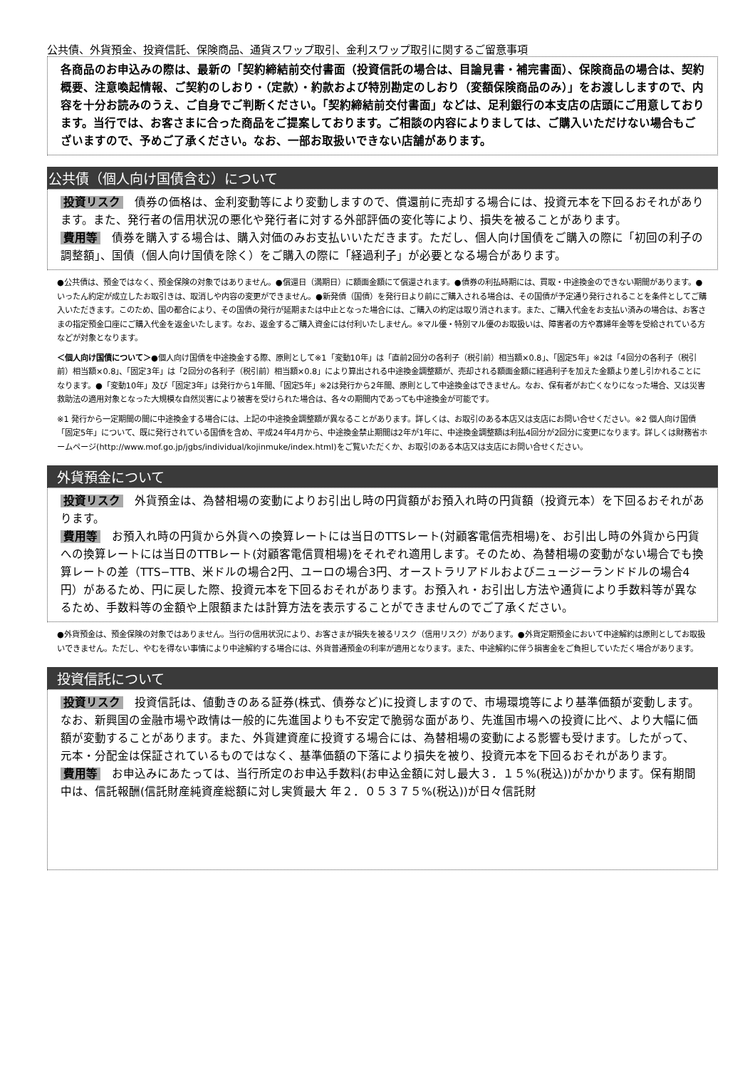公共債、外貨預金、投資信託、保険商品、通貨スワップ取引、金利スワップ取引に関するご留意事項
各商品のお申込みの際は、最新の「契約締結前交付書面（投資信託の場合は、目論見書・補完書面）、保険商品の場合は、契約概要、注意喚起情報、ご契約のしおり・（定款）・約款および特別勘定のしおり（変額保険商品のみ）」をお渡ししますので、内容を十分お読みのうえ、ご自身でご判断ください。「契約締結前交付書面」などは、足利銀行の本支店の店頭にご用意しております。当行では、お客さまに合った商品をご提案しております。ご相談の内容によりましては、ご購入いただけない場合もございますので、予めご了承ください。なお、一部お取扱いできない店舗があります。
公共債（個人向け国債含む）について
投資リスク　債券の価格は、金利変動等により変動しますので、償還前に売却する場合には、投資元本を下回るおそれがあります。また、発行者の信用状況の悪化や発行者に対する外部評価の変化等により、損失を被ることがあります。
費用等　債券を購入する場合は、購入対価のみお支払いいただきます。ただし、個人向け国債をご購入の際に「初回の利子の調整額」、国債（個人向け国債を除く）をご購入の際に「経過利子」が必要となる場合があります。
●公共債は、預金ではなく、預金保険の対象ではありません。●償還日（満期日）に額面金額にて償還されます。●債券の利払時期には、買取・中途換金のできない期間があります。●いったん約定が成立したお取引きは、取消しや内容の変更ができません。●新発債（国債）を発行日より前にご購入される場合は、その国債が予定通り発行されることを条件としてご購入いただきます。このため、国の都合により、その国債の発行が延期または中止となった場合には、ご購入の約定は取り消されます。また、ご購入代金をお支払い済みの場合は、お客さまの指定預金口座にご購入代金を返金いたします。なお、返金するご購入資金には付利いたしません。※マル優・特別マル優のお取扱いは、障害者の方や寡婦年金等を受給されている方などが対象となります。
＜個人向け国債について＞●個人向け国債を中途換金する際、原則として※1「変動10年」は「直前2回分の各利子（税引前）相当額×0.8」、「固定5年」※2は「4回分の各利子（税引前）相当額×0.8」、「固定3年」は「2回分の各利子（税引前）相当額×0.8」により算出される中途換金調整額が、売却される額面金額に経過利子を加えた金額より差し引かれることになります。●「変動10年」及び「固定3年」は発行から1年間、「固定5年」※2は発行から2年間、原則として中途換金はできません。なお、保有者がお亡くなりになった場合、又は災害救助法の適用対象となった大規模な自然災害により被害を受けられた場合は、各々の期間内であっても中途換金が可能です。
※1 発行から一定期間の間に中途換金する場合には、上記の中途換金調整額が異なることがあります。詳しくは、お取引のある本店又は支店にお問い合せください。※2 個人向け国債「固定5年」について、既に発行されている国債を含め、平成24年4月から、中途換金禁止期間は2年が1年に、中途換金調整額は利払4回分が2回分に変更になります。詳しくは財務省ホームページ(http://www.mof.go.jp/jgbs/individual/kojinmuke/index.html)をご覧いただくか、お取引のある本店又は支店にお問い合せください。
外貨預金について
投資リスク　外貨預金は、為替相場の変動によりお引出し時の円貨額がお預入れ時の円貨額（投資元本）を下回るおそれがあります。
費用等　お預入れ時の円貨から外貨への換算レートには当日のTTSレート(対顧客電信売相場)を、お引出し時の外貨から円貨への換算レートには当日のTTBレート(対顧客電信買相場)をそれぞれ適用します。そのため、為替相場の変動がない場合でも換算レートの差（TTS−TTB、米ドルの場合2円、ユーロの場合3円、オーストラリアドルおよびニュージーランドドルの場合4円）があるため、円に戻した際、投資元本を下回るおそれがあります。お預入れ・お引出し方法や通貨により手数料等が異なるため、手数料等の金額や上限額または計算方法を表示することができませんのでご了承ください。
●外貨預金は、預金保険の対象ではありません。当行の信用状況により、お客さまが損失を被るリスク（信用リスク）があります。●外貨定期預金において中途解約は原則としてお取扱いできません。ただし、やむを得ない事情により中途解約する場合には、外貨普通預金の利率が適用となります。また、中途解約に伴う損害金をご負担していただく場合があります。
投資信託について
投資リスク　投資信託は、値動きのある証券(株式、債券など)に投資しますので、市場環境等により基準価額が変動します。なお、新興国の金融市場や政情は一般的に先進国よりも不安定で脆弱な面があり、先進国市場への投資に比べ、より大幅に価額が変動することがあります。また、外貨建資産に投資する場合には、為替相場の変動による影響も受けます。したがって、元本・分配金は保証されているものではなく、基準価額の下落により損失を被り、投資元本を下回るおそれがあります。
費用等　お申込みにあたっては、当行所定のお申込手数料(お申込金額に対し最大３．１５%(税込))がかかります。保有期間中は、信託報酬(信託財産純資産総額に対し実質最大 年２．０５３７５%(税込))が日々信託財